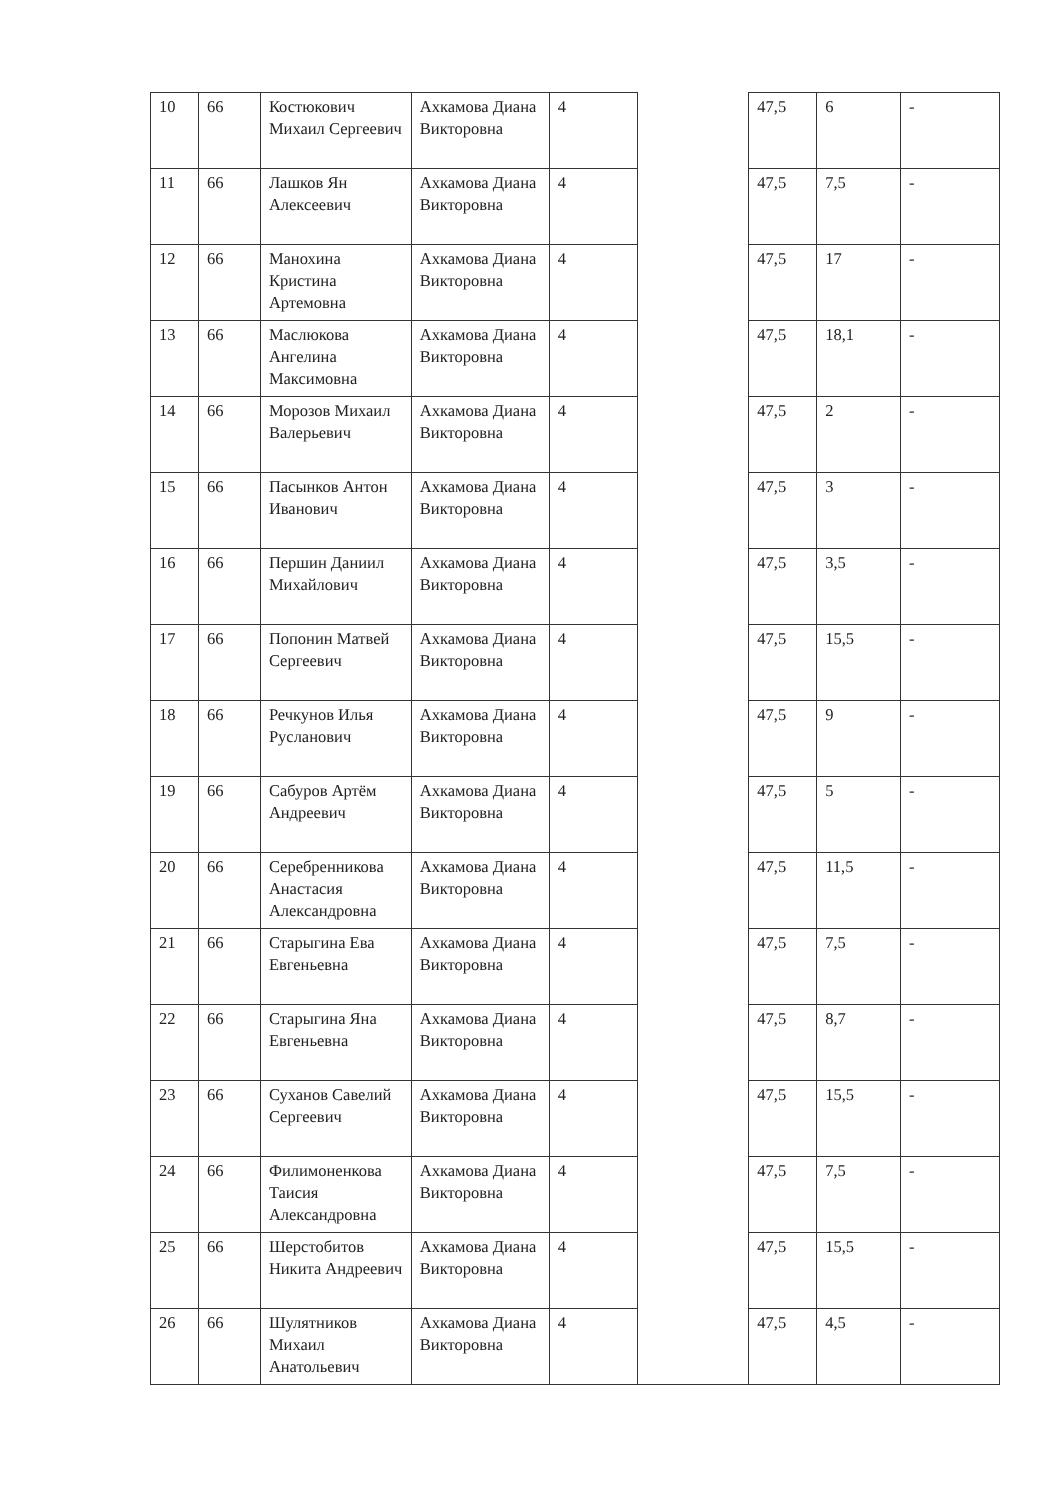| 10 | 66 | Костюкович Михаил Сергеевич | Ахкамова Диана Викторовна | 4 | | 47,5 | 6 | - |
| 11 | 66 | Лашков Ян Алексеевич | Ахкамова Диана Викторовна | 4 | | 47,5 | 7,5 | - |
| 12 | 66 | Манохина Кристина Артемовна | Ахкамова Диана Викторовна | 4 | | 47,5 | 17 | - |
| 13 | 66 | Маслюкова Ангелина Максимовна | Ахкамова Диана Викторовна | 4 | | 47,5 | 18,1 | - |
| 14 | 66 | Морозов Михаил Валерьевич | Ахкамова Диана Викторовна | 4 | | 47,5 | 2 | - |
| 15 | 66 | Пасынков Антон Иванович | Ахкамова Диана Викторовна | 4 | | 47,5 | 3 | - |
| 16 | 66 | Першин Даниил Михайлович | Ахкамова Диана Викторовна | 4 | | 47,5 | 3,5 | - |
| 17 | 66 | Попонин Матвей Сергеевич | Ахкамова Диана Викторовна | 4 | | 47,5 | 15,5 | - |
| 18 | 66 | Речкунов Илья Русланович | Ахкамова Диана Викторовна | 4 | | 47,5 | 9 | - |
| 19 | 66 | Сабуров Артём Андреевич | Ахкамова Диана Викторовна | 4 | | 47,5 | 5 | - |
| 20 | 66 | Серебренникова Анастасия Александровна | Ахкамова Диана Викторовна | 4 | | 47,5 | 11,5 | - |
| 21 | 66 | Старыгина Ева Евгеньевна | Ахкамова Диана Викторовна | 4 | | 47,5 | 7,5 | - |
| 22 | 66 | Старыгина Яна Евгеньевна | Ахкамова Диана Викторовна | 4 | | 47,5 | 8,7 | - |
| 23 | 66 | Суханов Савелий Сергеевич | Ахкамова Диана Викторовна | 4 | | 47,5 | 15,5 | - |
| 24 | 66 | Филимоненкова Таисия Александровна | Ахкамова Диана Викторовна | 4 | | 47,5 | 7,5 | - |
| 25 | 66 | Шерстобитов Никита Андреевич | Ахкамова Диана Викторовна | 4 | | 47,5 | 15,5 | - |
| 26 | 66 | Шулятников Михаил Анатольевич | Ахкамова Диана Викторовна | 4 | | 47,5 | 4,5 | - |